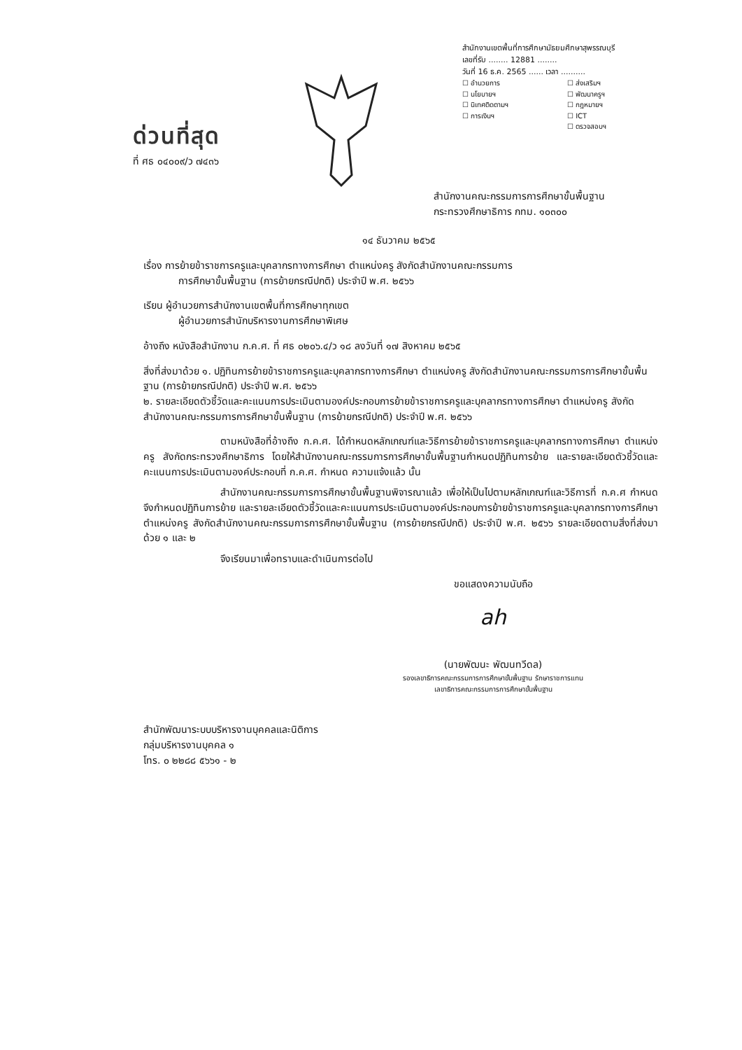ด่วนที่สุด
ที่ ศธ ๐๔๐๐๙/ว ๗๔๓๖
สำนักงานเขตพื้นที่การศึกษามัธยมศึกษาสุพรรณบุรี
เลขที่รับ ........ 12881 ........
วันที่ 16 ธ.ค. 2565 ...... เวลา ..........
☐ อำนวยการ ☐ ส่งเสริมฯ ☐ นโยบายฯ ☐ พัฒนาครูฯ ☐ นิเทศติดตามฯ ☐ กฎหมายฯ ☐ การเงินฯ ☐ ICT ☐ ตรวจสอบฯ
สำนักงานคณะกรรมการการศึกษาขั้นพื้นฐาน
กระทรวงศึกษาธิการ กทม. ๑๐๓๐๐
๑๔ ธันวาคม ๒๕๖๕
เรื่อง การย้ายข้าราชการครูและบุคลากรทางการศึกษา ตำแหน่งครู สังกัดสำนักงานคณะกรรมการ
การศึกษาขั้นพื้นฐาน (การย้ายกรณีปกติ) ประจำปี พ.ศ. ๒๕๖๖
เรียน ผู้อำนวยการสำนักงานเขตพื้นที่การศึกษาทุกเขต
ผู้อำนวยการสำนักบริหารงานการศึกษาพิเศษ
อ้างถึง หนังสือสำนักงาน ก.ค.ศ. ที่ ศธ ๐๒๐๖.๔/ว ๑๘ ลงวันที่ ๑๗ สิงหาคม ๒๕๖๕
สิ่งที่ส่งมาด้วย ๑. ปฏิทินการย้ายข้าราชการครูและบุคลากรทางการศึกษา ตำแหน่งครู สังกัดสำนักงานคณะกรรมการการศึกษาขั้นพื้นฐาน (การย้ายกรณีปกติ) ประจำปี พ.ศ. ๒๕๖๖
๒. รายละเอียดตัวชี้วัดและคะแนนการประเมินตามองค์ประกอบการย้ายข้าราชการครูและบุคลากรทางการศึกษา ตำแหน่งครู สังกัดสำนักงานคณะกรรมการการศึกษาขั้นพื้นฐาน (การย้ายกรณีปกติ) ประจำปี พ.ศ. ๒๕๖๖
ตามหนังสือที่อ้างถึง ก.ค.ศ. ได้กำหนดหลักเกณฑ์และวิธีการย้ายข้าราชการครูและบุคลากรทางการศึกษา ตำแหน่งครู สังกัดกระทรวงศึกษาธิการ โดยให้สำนักงานคณะกรรมการการศึกษาขั้นพื้นฐานกำหนดปฏิทินการย้าย และรายละเอียดตัวชี้วัดและคะแนนการประเมินตามองค์ประกอบที่ ก.ค.ศ. กำหนด ความแจ้งแล้ว นั้น
สำนักงานคณะกรรมการการศึกษาขั้นพื้นฐานพิจารณาแล้ว เพื่อให้เป็นไปตามหลักเกณฑ์และวิธีการที่ ก.ค.ศ กำหนด จึงกำหนดปฏิทินการย้าย และรายละเอียดตัวชี้วัดและคะแนนการประเมินตามองค์ประกอบการย้ายข้าราชการครูและบุคลากรทางการศึกษา ตำแหน่งครู สังกัดสำนักงานคณะกรรมการการศึกษาขั้นพื้นฐาน (การย้ายกรณีปกติ) ประจำปี พ.ศ. ๒๕๖๖ รายละเอียดตามสิ่งที่ส่งมาด้วย ๑ และ ๒
จึงเรียนมาเพื่อทราบและดำเนินการต่อไป
ขอแสดงความนับถือ
ah
(นายพัฒนะ พัฒนทวีดล)
รองเลขาธิการคณะกรรมการการศึกษาขั้นพื้นฐาน รักษาราชการแทน
เลขาธิการคณะกรรมการการศึกษาขั้นพื้นฐาน
สำนักพัฒนาระบบบริหารงานบุคคลและนิติการ
กลุ่มบริหารงานบุคคล ๑
โทร. ๐ ๒๒๘๘ ๕๖๖๑ - ๒